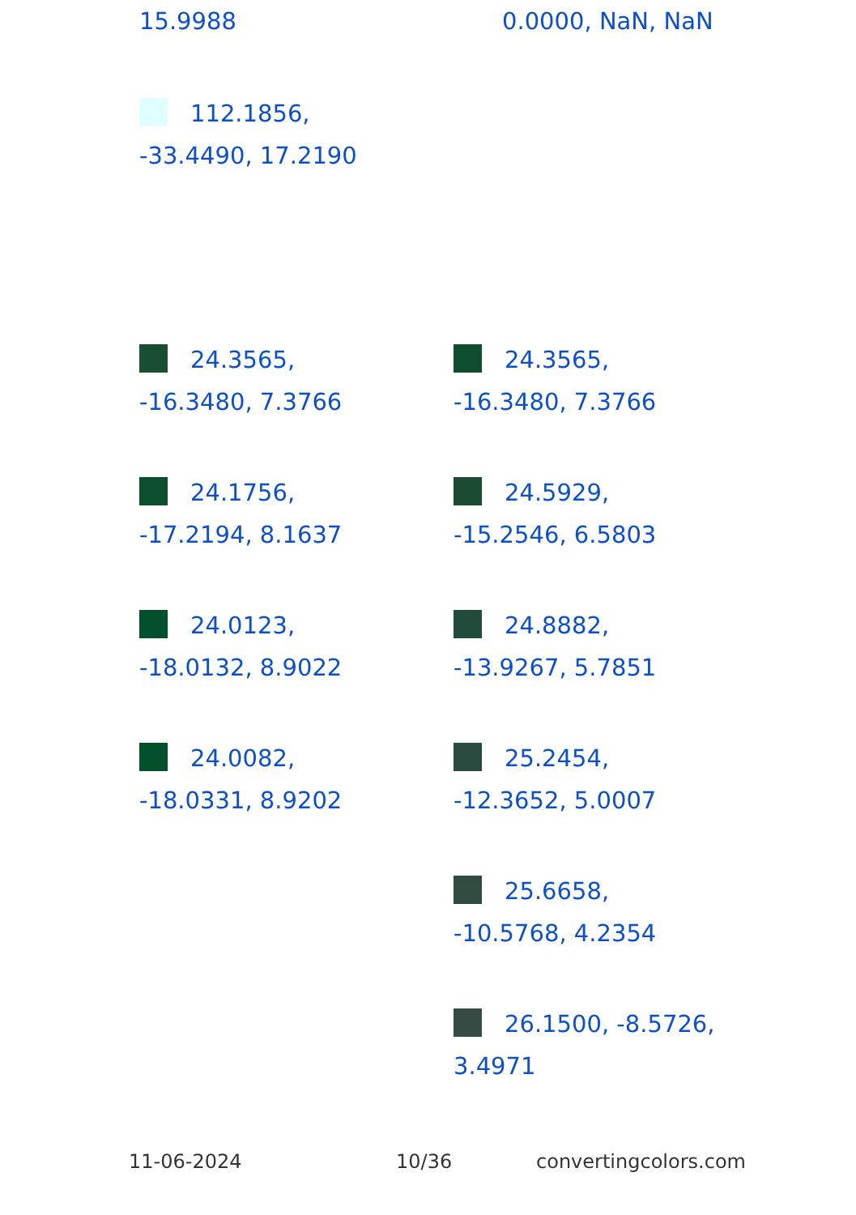15.9988 0.0000, NaN, NaN
112.1856, -33.4490, 17.2190
24.3565, -16.3480, 7.3766
24.3565, -16.3480, 7.3766
24.1756, -17.2194, 8.1637
24.5929, -15.2546, 6.5803
24.0123, -18.0132, 8.9022
24.8882, -13.9267, 5.7851
24.0082, -18.0331, 8.9202
25.2454, -12.3652, 5.0007
25.6658, -10.5768, 4.2354
26.1500, -8.5726, 3.4971
11-06-2024 10/36 convertingcolors.com